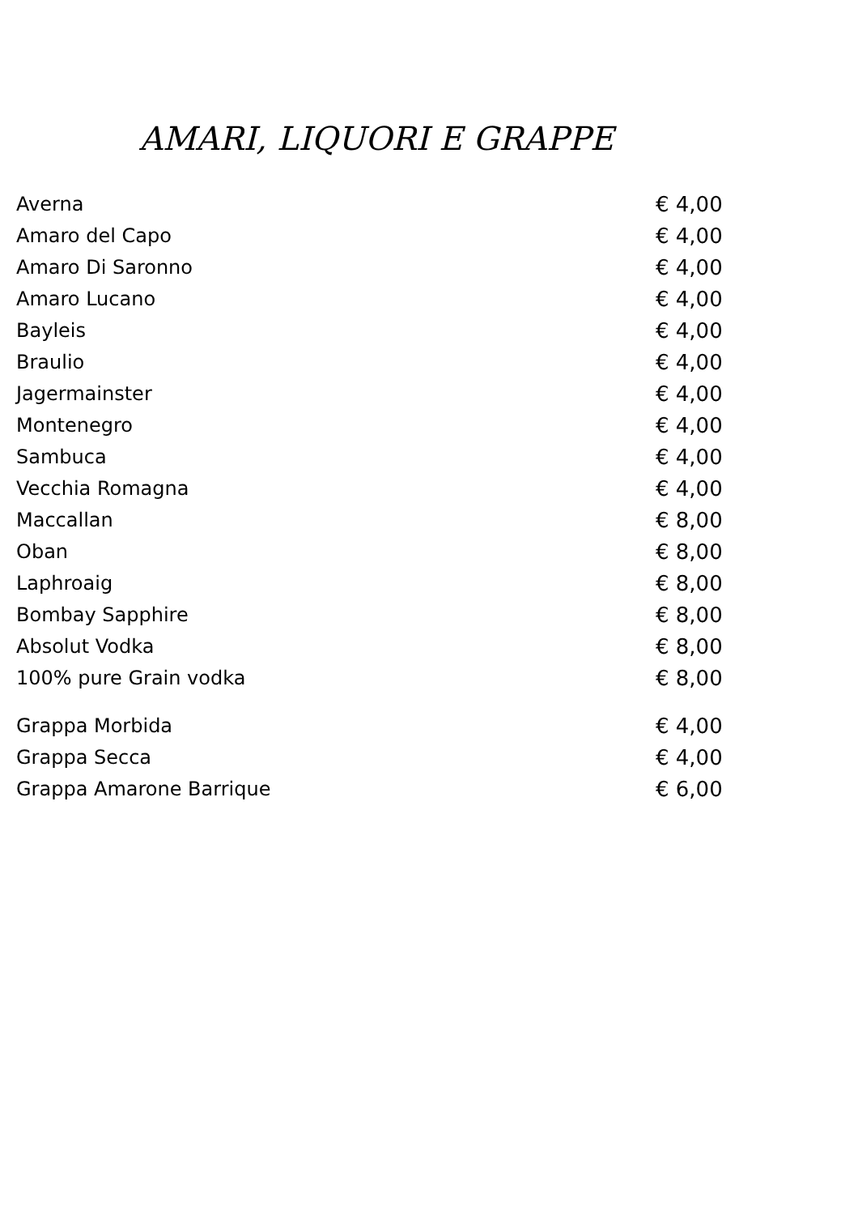AMARI, LIQUORI E GRAPPE
| Averna | € 4,00 |
| Amaro del Capo | € 4,00 |
| Amaro Di Saronno | € 4,00 |
| Amaro Lucano | € 4,00 |
| Bayleis | € 4,00 |
| Braulio | € 4,00 |
| Jagermainster | € 4,00 |
| Montenegro | € 4,00 |
| Sambuca | € 4,00 |
| Vecchia Romagna | € 4,00 |
| Maccallan | € 8,00 |
| Oban | € 8,00 |
| Laphroaig | € 8,00 |
| Bombay Sapphire | € 8,00 |
| Absolut Vodka | € 8,00 |
| 100% pure Grain vodka | € 8,00 |
| Grappa Morbida | € 4,00 |
| Grappa Secca | € 4,00 |
| Grappa Amarone Barrique | € 6,00 |